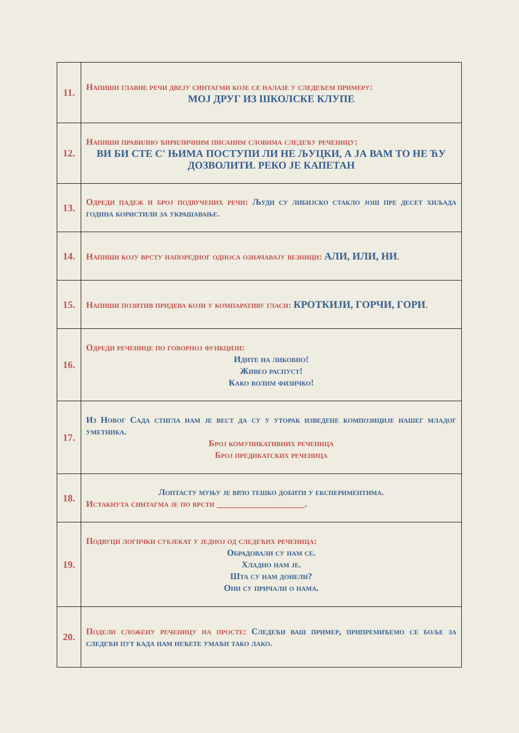| 11. | Напиши главне речи двеју синтагми које се налазе у следећем примеру: МОЈ ДРУГ ИЗ ШКОЛСКЕ КЛУПЕ |
| 12. | Напиши правилно ћириличним писаним словима следећу реченицу: ВИ БИ СТЕ С' ЊИМА ПОСТУПИ ЛИ НЕ ЉУЦКИ, А ЈА ВАМ ТО НЕ ЋУ ДОЗВОЛИТИ. РЕКО ЈЕ КАПЕТАН |
| 13. | Одреди падеж и број подвучених речи: Људи су либијско стакло још пре десет хиљада година користили за украшавање . |
| 14. | Напиши коју врсту напоредног односа означавају везници: АЛИ, ИЛИ, НИ . |
| 15. | Напиши позитив придева који у компаративу гласи: КРОТКИЈИ, ГОРЧИ, ГОРИ . |
| 16. | Одреди реченице по говорној функцији: Идите на ликовно! Живео распуст! Како волим физичко! |
| 17. | Из Новог Сада стигла нам је вест да су у уторак изведене композиције нашег младог уметника. Број комуникативних реченица Број предикатских реченица |
| 18. | Лоптасту муњу је врло тешко добити у експериментима . Истакнута синтагма је по врсти ____________________. |
| 19. | Подвуци логички субјекат у једној од следећих реченица: Обрадовали су нам се. Хладно нам је. Шта су нам донели? Они су причали о нама. |
| 20. | Подели сложену реченицу на просте: Следећи ваш пример, припремићемо се боље за следећи пут када нам нећете умаћи тако лако . |